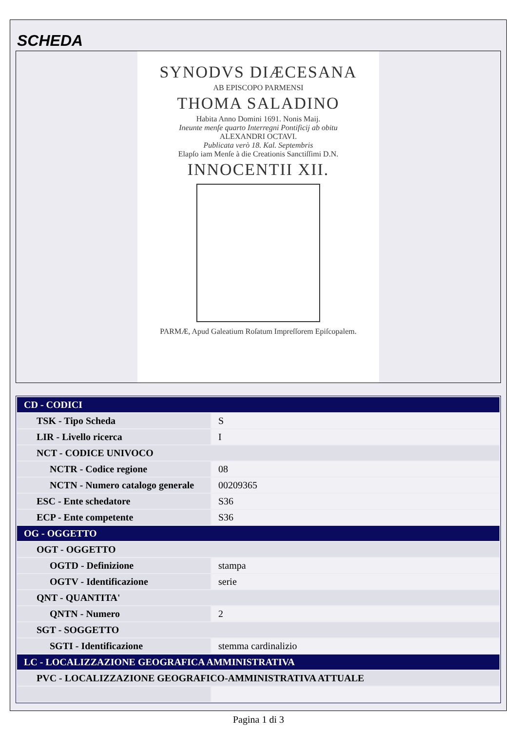SCHEDA
SYNODVS DIÆCESANA
AB EPISCOPO PARMENSI
THOMA SALADINO
Habita Anno Domini 1691. Nonis Maij.
Ineunte menſe quarto Interregni Pontificij ab obitu
ALEXANDRI OCTAVI.
Publicata verò 18. Kal. Septembris
Elapſo iam Menſe à die Creationis Sanctiſſimi D.N.
INNOCENTII XII.
PARMÆ, Apud Galeatium Roſatum Impreſſorem Epiſcopalem.
| CD - CODICI | |
| TSK - Tipo Scheda | S |
| LIR - Livello ricerca | I |
| NCT - CODICE UNIVOCO | |
| NCTR - Codice regione | 08 |
| NCTN - Numero catalogo generale | 00209365 |
| ESC - Ente schedatore | S36 |
| ECP - Ente competente | S36 |
| OG - OGGETTO | |
| OGT - OGGETTO | |
| OGTD - Definizione | stampa |
| OGTV - Identificazione | serie |
| QNT - QUANTITA' | |
| QNTN - Numero | 2 |
| SGT - SOGGETTO | |
| SGTI - Identificazione | stemma cardinalizio |
| LC - LOCALIZZAZIONE GEOGRAFICA AMMINISTRATIVA | |
| PVC - LOCALIZZAZIONE GEOGRAFICO-AMMINISTRATIVA ATTUALE | |
Pagina 1 di 3